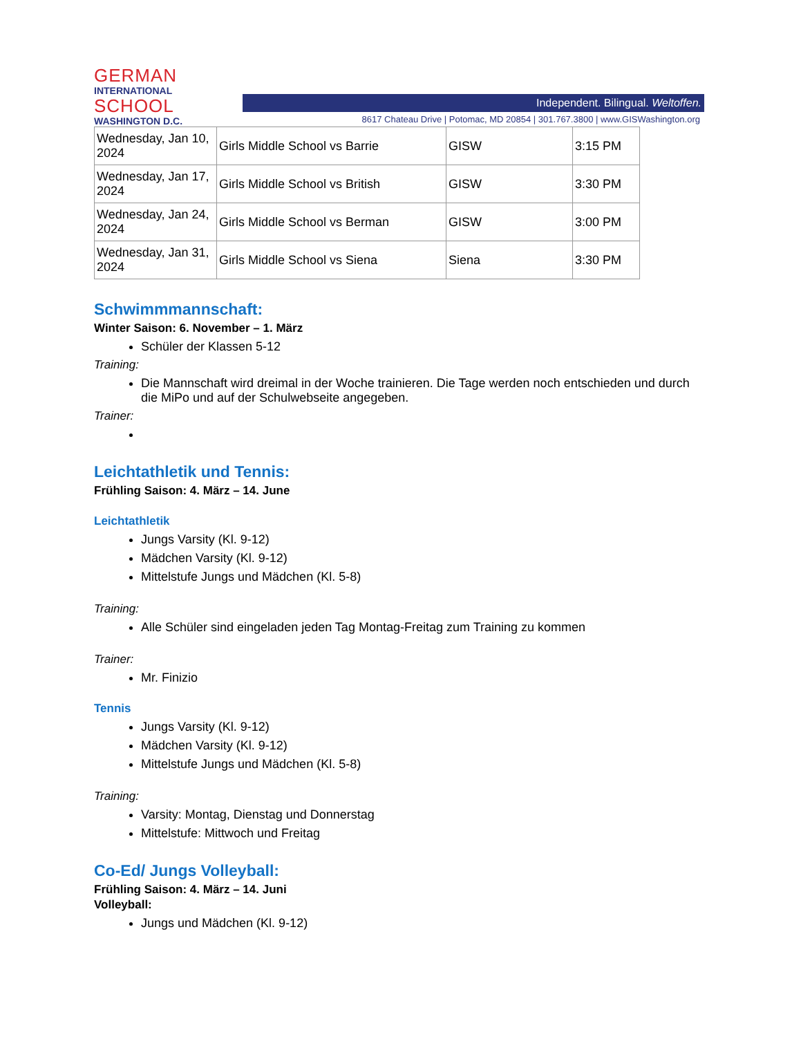GERMAN
INTERNATIONAL
SCHOOL
WASHINGTON D.C.
Independent. Bilingual. Weltoffen.
8617 Chateau Drive | Potomac, MD 20854 | 301.767.3800 | www.GISWashington.org
| Wednesday, Jan 10, 2024 | Girls Middle School vs Barrie | GISW | 3:15 PM |
| Wednesday, Jan 17, 2024 | Girls Middle School vs British | GISW | 3:30 PM |
| Wednesday, Jan 24, 2024 | Girls Middle School vs Berman | GISW | 3:00 PM |
| Wednesday, Jan 31, 2024 | Girls Middle School vs Siena | Siena | 3:30 PM |
Schwimmmannschaft:
Winter Saison: 6. November – 1. März
Schüler der Klassen 5-12
Training:
Die Mannschaft wird dreimal in der Woche trainieren. Die Tage werden noch entschieden und durch die MiPo und auf der Schulwebseite angegeben.
Trainer:
Leichtathletik und Tennis:
Frühling Saison: 4. März – 14. June
Leichtathletik
Jungs Varsity (Kl. 9-12)
Mädchen Varsity (Kl. 9-12)
Mittelstufe Jungs und Mädchen (Kl. 5-8)
Training:
Alle Schüler sind eingeladen jeden Tag Montag-Freitag zum Training zu kommen
Trainer:
Mr. Finizio
Tennis
Jungs Varsity (Kl. 9-12)
Mädchen Varsity (Kl. 9-12)
Mittelstufe Jungs und Mädchen (Kl. 5-8)
Training:
Varsity: Montag, Dienstag und Donnerstag
Mittelstufe: Mittwoch und Freitag
Co-Ed/ Jungs Volleyball:
Frühling Saison: 4. März – 14. Juni
Volleyball:
Jungs und Mädchen (Kl. 9-12)